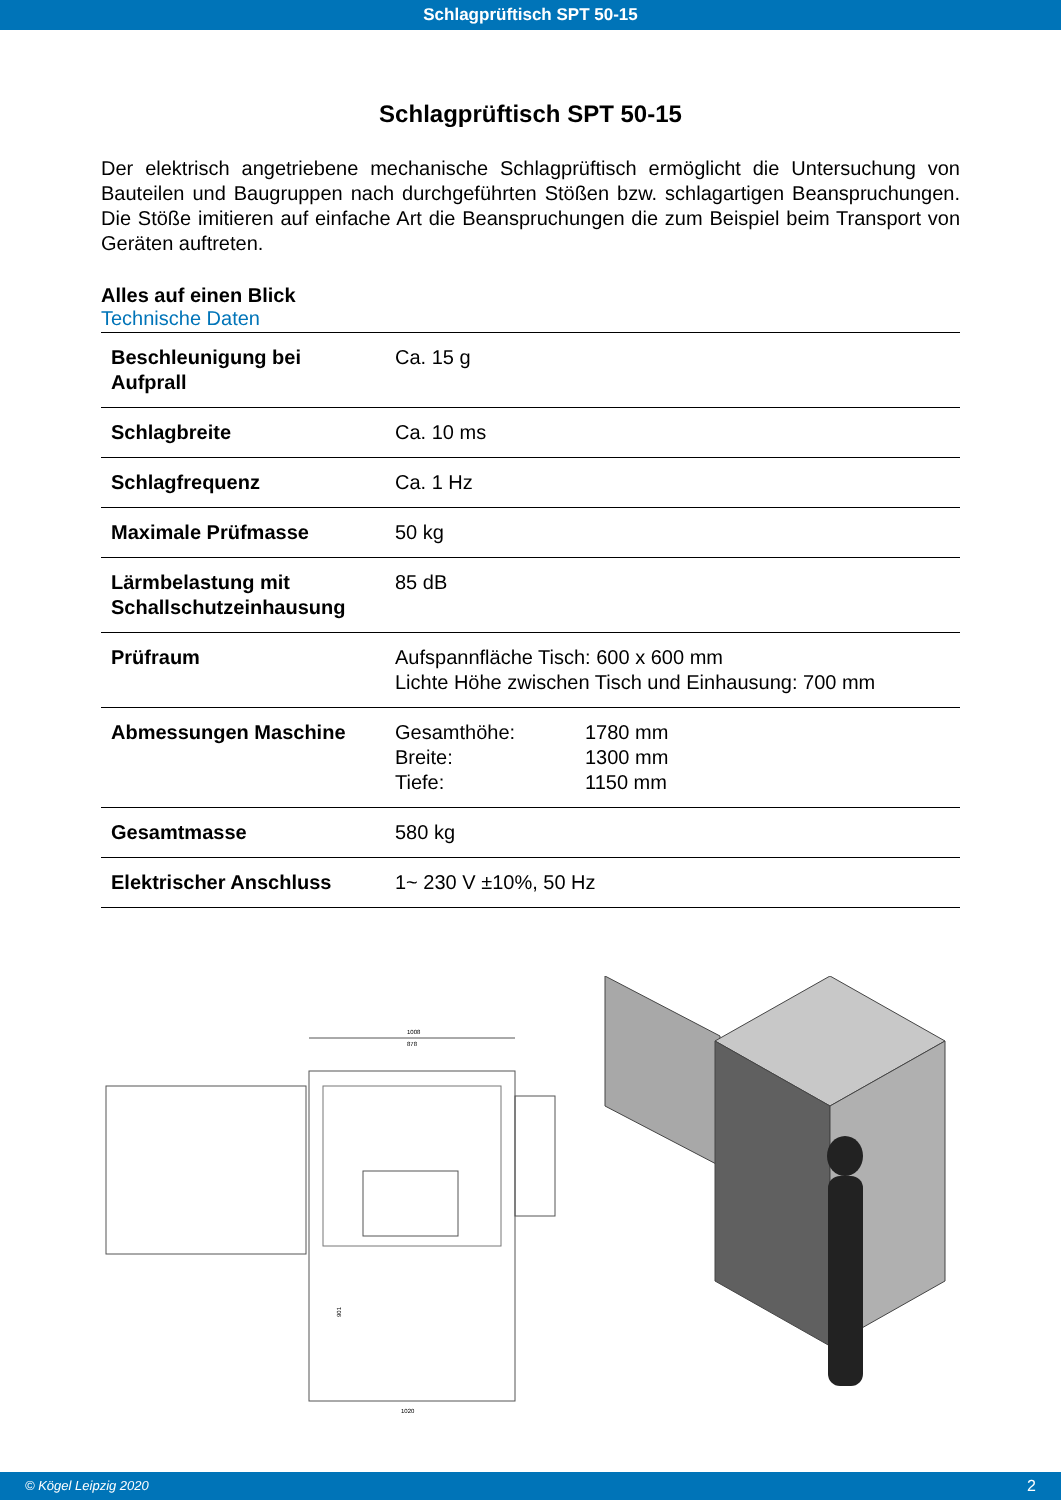Schlagprüftisch SPT 50-15
Schlagprüftisch SPT 50-15
Der elektrisch angetriebene mechanische Schlagprüftisch ermöglicht die Untersuchung von Bauteilen und Baugruppen nach durchgeführten Stößen bzw. schlagartigen Beanspruchungen. Die Stöße imitieren auf einfache Art die Beanspruchungen die zum Beispiel beim Transport von Geräten auftreten.
Alles auf einen Blick
Technische Daten
| Beschleunigung bei Aufprall | Ca. 15 g |
| Schlagbreite | Ca. 10 ms |
| Schlagfrequenz | Ca. 1 Hz |
| Maximale Prüfmasse | 50 kg |
| Lärmbelastung mit Schallschutzeinhausung | 85 dB |
| Prüfraum | Aufspannfläche Tisch: 600 x 600 mm Lichte Höhe zwischen Tisch und Einhausung: 700 mm |
| Abmessungen Maschine | Gesamthöhe: 1780 mm Breite: 1300 mm Tiefe: 1150 mm |
| Gesamtmasse | 580 kg |
| Elektrischer Anschluss | 1~ 230 V ±10%, 50 Hz |
1008
878
901
1020
© Kögel Leipzig 2020 2